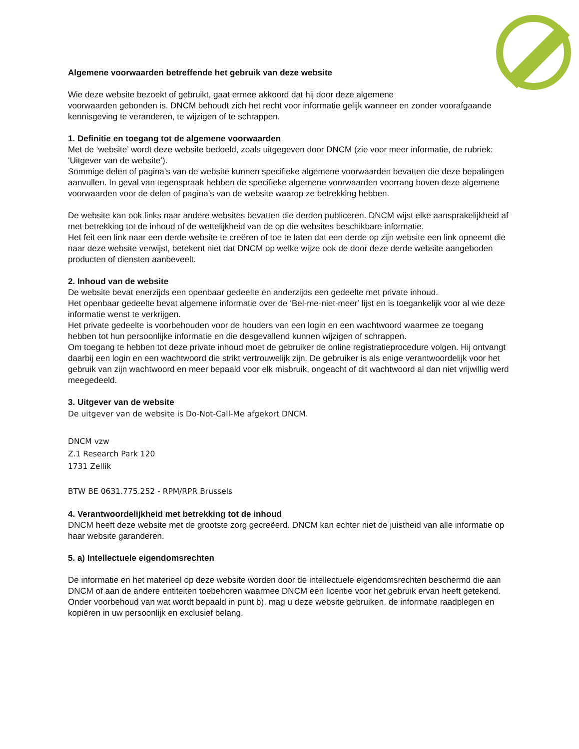Algemene voorwaarden betreffende het gebruik van deze website
Wie deze website bezoekt of gebruikt, gaat ermee akkoord dat hij door deze algemene
voorwaarden gebonden is. DNCM behoudt zich het recht voor informatie gelijk wanneer en zonder voorafgaande kennisgeving te veranderen, te wijzigen of te schrappen.
1. Definitie en toegang tot de algemene voorwaarden
Met de ‘website’ wordt deze website bedoeld, zoals uitgegeven door DNCM (zie voor meer informatie, de rubriek: ‘Uitgever van de website’).
Sommige delen of pagina’s van de website kunnen specifieke algemene voorwaarden bevatten die deze bepalingen aanvullen. In geval van tegenspraak hebben de specifieke algemene voorwaarden voorrang boven deze algemene voorwaarden voor de delen of pagina’s van de website waarop ze betrekking hebben.
De website kan ook links naar andere websites bevatten die derden publiceren. DNCM wijst elke aansprakelijkheid af met betrekking tot de inhoud of de wettelijkheid van de op die websites beschikbare informatie.
Het feit een link naar een derde website te creëren of toe te laten dat een derde op zijn website een link opneemt die naar deze website verwijst, betekent niet dat DNCM op welke wijze ook de door deze derde website aangeboden producten of diensten aanbeveelt.
2. Inhoud van de website
De website bevat enerzijds een openbaar gedeelte en anderzijds een gedeelte met private inhoud.
Het openbaar gedeelte bevat algemene informatie over de ‘Bel-me-niet-meer’ lijst en is toegankelijk voor al wie deze informatie wenst te verkrijgen.
Het private gedeelte is voorbehouden voor de houders van een login en een wachtwoord waarmee ze toegang hebben tot hun persoonlijke informatie en die desgevallend kunnen wijzigen of schrappen.
Om toegang te hebben tot deze private inhoud moet de gebruiker de online registratieprocedure volgen. Hij ontvangt daarbij een login en een wachtwoord die strikt vertrouwelijk zijn. De gebruiker is als enige verantwoordelijk voor het gebruik van zijn wachtwoord en meer bepaald voor elk misbruik, ongeacht of dit wachtwoord al dan niet vrijwillig werd meegedeeld.
3. Uitgever van de website
De uitgever van de website is Do-Not-Call-Me afgekort DNCM.
DNCM vzw
Z.1 Research Park 120
1731 Zellik
BTW BE 0631.775.252 - RPM/RPR Brussels
4. Verantwoordelijkheid met betrekking tot de inhoud
DNCM heeft deze website met de grootste zorg gecreëerd. DNCM kan echter niet de juistheid van alle informatie op haar website garanderen.
5. a) Intellectuele eigendomsrechten
De informatie en het materieel op deze website worden door de intellectuele eigendomsrechten beschermd die aan DNCM of aan de andere entiteiten toebehoren waarmee DNCM een licentie voor het gebruik ervan heeft getekend. Onder voorbehoud van wat wordt bepaald in punt b), mag u deze website gebruiken, de informatie raadplegen en kopiëren in uw persoonlijk en exclusief belang.